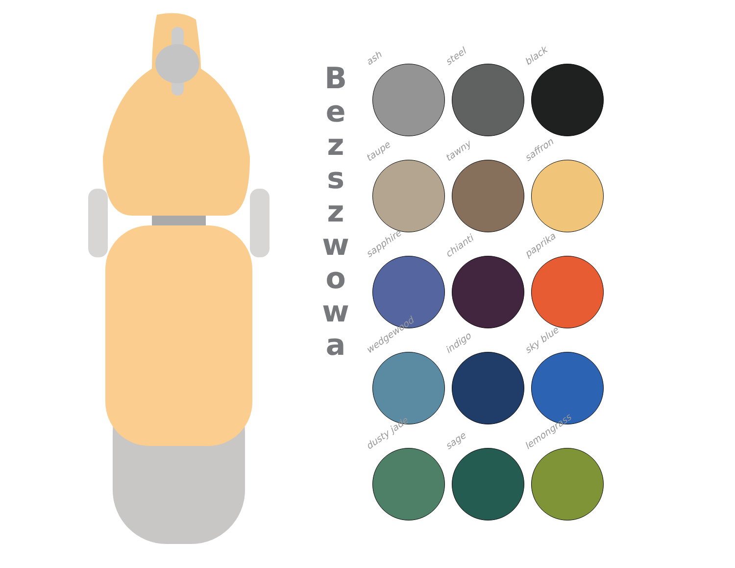B
e
z
s
z
w
o
w
a
ash
steel
black
taupe
tawny
saffron
sapphire
chianti
paprika
wedgewood
indigo
sky blue
dusty jade
sage
lemongrass